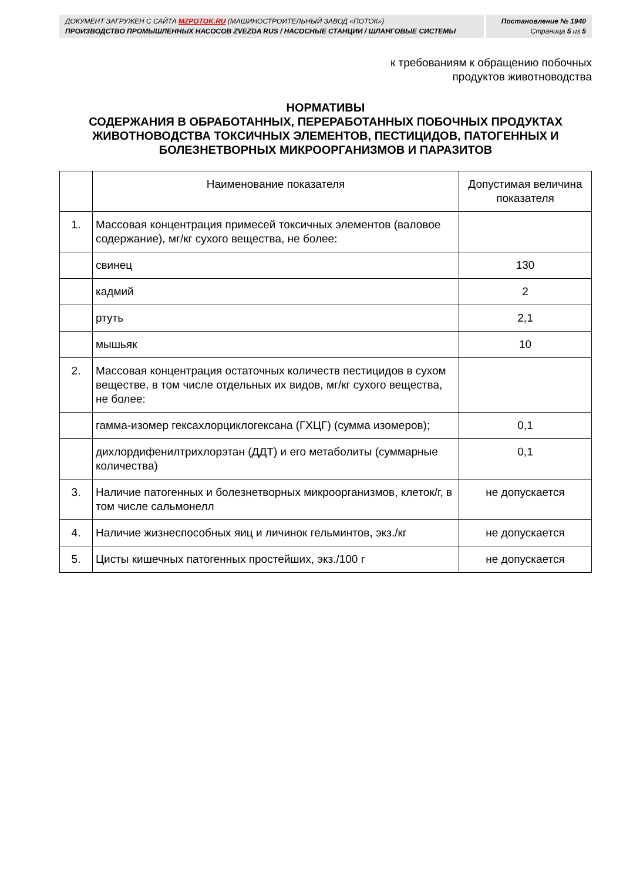ДОКУМЕНТ ЗАГРУЖЕН С САЙТА MZPOTOK.RU (МАШИНОСТРОИТЕЛЬНЫЙ ЗАВОД «ПОТОК»)
ПРОИЗВОДСТВО ПРОМЫШЛЕННЫХ НАСОСОВ ZVEZDA RUS / НАСОСНЫЕ СТАНЦИИ / ШЛАНГОВЫЕ СИСТЕМЫ
Постановление № 1940
Страница 5 из 5
к требованиям к обращению побочных
продуктов животноводства
НОРМАТИВЫ
СОДЕРЖАНИЯ В ОБРАБОТАННЫХ, ПЕРЕРАБОТАННЫХ ПОБОЧНЫХ ПРОДУКТАХ ЖИВОТНОВОДСТВА ТОКСИЧНЫХ ЭЛЕМЕНТОВ, ПЕСТИЦИДОВ, ПАТОГЕННЫХ И БОЛЕЗНЕТВОРНЫХ МИКРООРГАНИЗМОВ И ПАРАЗИТОВ
| | Наименование показателя | Допустимая величина показателя |
| --- | --- | --- |
| 1. | Массовая концентрация примесей токсичных элементов (валовое содержание), мг/кг сухого вещества, не более: | |
| | свинец | 130 |
| | кадмий | 2 |
| | ртуть | 2,1 |
| | мышьяк | 10 |
| 2. | Массовая концентрация остаточных количеств пестицидов в сухом веществе, в том числе отдельных их видов, мг/кг сухого вещества, не более: | |
| | гамма-изомер гексахлорциклогексана (ГХЦГ) (сумма изомеров); | 0,1 |
| | дихлордифенилтрихлорэтан (ДДТ) и его метаболиты (суммарные количества) | 0,1 |
| 3. | Наличие патогенных и болезнетворных микроорганизмов, клеток/г, в том числе сальмонелл | не допускается |
| 4. | Наличие жизнеспособных яиц и личинок гельминтов, экз./кг | не допускается |
| 5. | Цисты кишечных патогенных простейших, экз./100 г | не допускается |